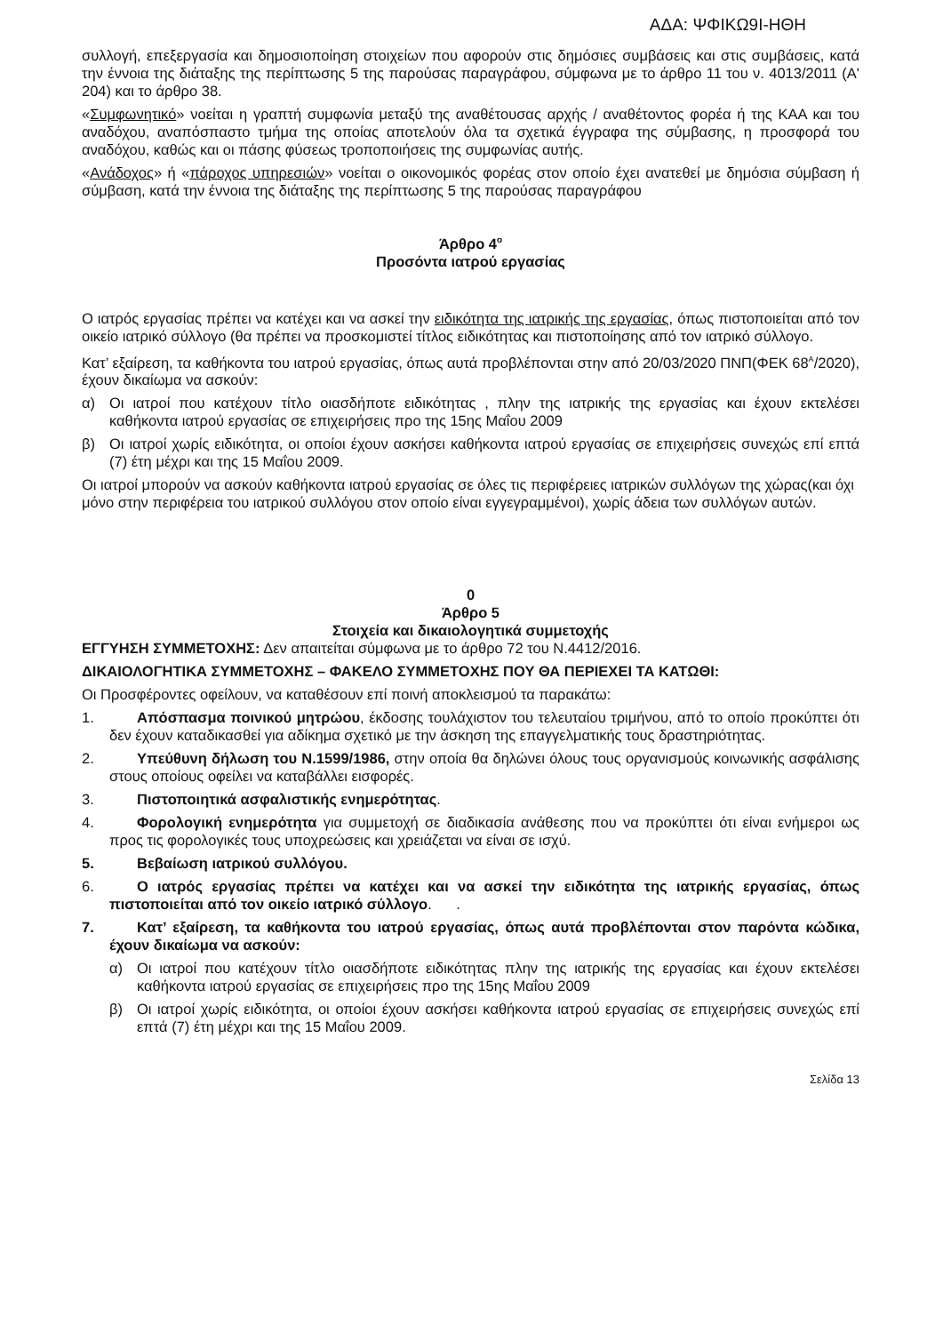ΑΔΑ: ΨΦΙΚΩ9Ι-ΗΘΗ
συλλογή, επεξεργασία και δημοσιοποίηση στοιχείων που αφορούν στις δημόσιες συμβάσεις και στις συμβάσεις, κατά την έννοια της διάταξης της περίπτωσης 5 της παρούσας παραγράφου, σύμφωνα με το άρθρο 11 του ν. 4013/2011 (Α' 204) και το άρθρο 38.
«Συμφωνητικό» νοείται η γραπτή συμφωνία μεταξύ της αναθέτουσας αρχής / αναθέτοντος φορέα ή της ΚΑΑ και του αναδόχου, αναπόσπαστο τμήμα της οποίας αποτελούν όλα τα σχετικά έγγραφα της σύμβασης, η προσφορά του αναδόχου, καθώς και οι πάσης φύσεως τροποποιήσεις της συμφωνίας αυτής.
«Ανάδοχος» ή «πάροχος υπηρεσιών» νοείται ο οικονομικός φορέας στον οποίο έχει ανατεθεί με δημόσια σύμβαση ή σύμβαση, κατά την έννοια της διάταξης της περίπτωσης 5 της παρούσας παραγράφου
Άρθρο 4<sup>ο</sup>
Προσόντα ιατρού εργασίας
Ο ιατρός εργασίας πρέπει να κατέχει και να ασκεί την ειδικότητα της ιατρικής της εργασίας, όπως πιστοποιείται από τον οικείο ιατρικό σύλλογο (θα πρέπει να προσκομιστεί τίτλος ειδικότητας και πιστοποίησης από τον ιατρικό σύλλογο.
Κατ’ εξαίρεση, τα καθήκοντα του ιατρού εργασίας, όπως αυτά προβλέπονται στην από 20/03/2020 ΠΝΠ(ΦΕΚ 68<sup>Α</sup>/2020), έχουν δικαίωμα να ασκούν:
α) Οι ιατροί που κατέχουν τίτλο οιασδήποτε ειδικότητας , πλην της ιατρικής της εργασίας και έχουν εκτελέσει καθήκοντα ιατρού εργασίας σε επιχειρήσεις προ της 15ης Μαΐου 2009
β) Οι ιατροί χωρίς ειδικότητα, οι οποίοι έχουν ασκήσει καθήκοντα ιατρού εργασίας σε επιχειρήσεις συνεχώς επί επτά (7) έτη μέχρι και της 15 Μαΐου 2009.
Οι ιατροί μπορούν να ασκούν καθήκοντα ιατρού εργασίας σε όλες τις περιφέρειες ιατρικών συλλόγων της χώρας(και όχι μόνο στην περιφέρεια του ιατρικού συλλόγου στον οποίο είναι εγγεγραμμένοι), χωρίς άδεια των συλλόγων αυτών.
0
Άρθρο 5
Στοιχεία και δικαιολογητικά συμμετοχής
ΕΓΓΥΗΣΗ ΣΥΜΜΕΤΟΧΗΣ: Δεν απαιτείται σύμφωνα με το άρθρο 72 του Ν.4412/2016.
ΔΙΚΑΙΟΛΟΓΗΤΙΚΑ ΣΥΜΜΕΤΟΧΗΣ – ΦΑΚΕΛΟ ΣΥΜΜΕΤΟΧΗΣ ΠΟΥ ΘΑ ΠΕΡΙΕΧΕΙ ΤΑ ΚΑΤΩΘΙ:
Οι Προσφέροντες οφείλουν, να καταθέσουν επί ποινή αποκλεισμού τα παρακάτω:
1. Απόσπασμα ποινικού μητρώου, έκδοσης τουλάχιστον του τελευταίου τριμήνου, από το οποίο προκύπτει ότι δεν έχουν καταδικασθεί για αδίκημα σχετικό με την άσκηση της επαγγελματικής τους δραστηριότητας.
2. Υπεύθυνη δήλωση του Ν.1599/1986, στην οποία θα δηλώνει όλους τους οργανισμούς κοινωνικής ασφάλισης στους οποίους οφείλει να καταβάλλει εισφορές.
3. Πιστοποιητικά ασφαλιστικής ενημερότητας.
4. Φορολογική ενημερότητα για συμμετοχή σε διαδικασία ανάθεσης που να προκύπτει ότι είναι ενήμεροι ως προς τις φορολογικές τους υποχρεώσεις και χρειάζεται να είναι σε ισχύ.
5. Βεβαίωση ιατρικού συλλόγου.
6. Ο ιατρός εργασίας πρέπει να κατέχει και να ασκεί την ειδικότητα της ιατρικής εργασίας, όπως πιστοποιείται από τον οικείο ιατρικό σύλλογο. .
7. Κατ’ εξαίρεση, τα καθήκοντα του ιατρού εργασίας, όπως αυτά προβλέπονται στον παρόντα κώδικα, έχουν δικαίωμα να ασκούν:
α) Οι ιατροί που κατέχουν τίτλο οιασδήποτε ειδικότητας πλην της ιατρικής της εργασίας και έχουν εκτελέσει καθήκοντα ιατρού εργασίας σε επιχειρήσεις προ της 15ης Μαΐου 2009
β) Οι ιατροί χωρίς ειδικότητα, οι οποίοι έχουν ασκήσει καθήκοντα ιατρού εργασίας σε επιχειρήσεις συνεχώς επί επτά (7) έτη μέχρι και της 15 Μαΐου 2009.
Σελίδα 13